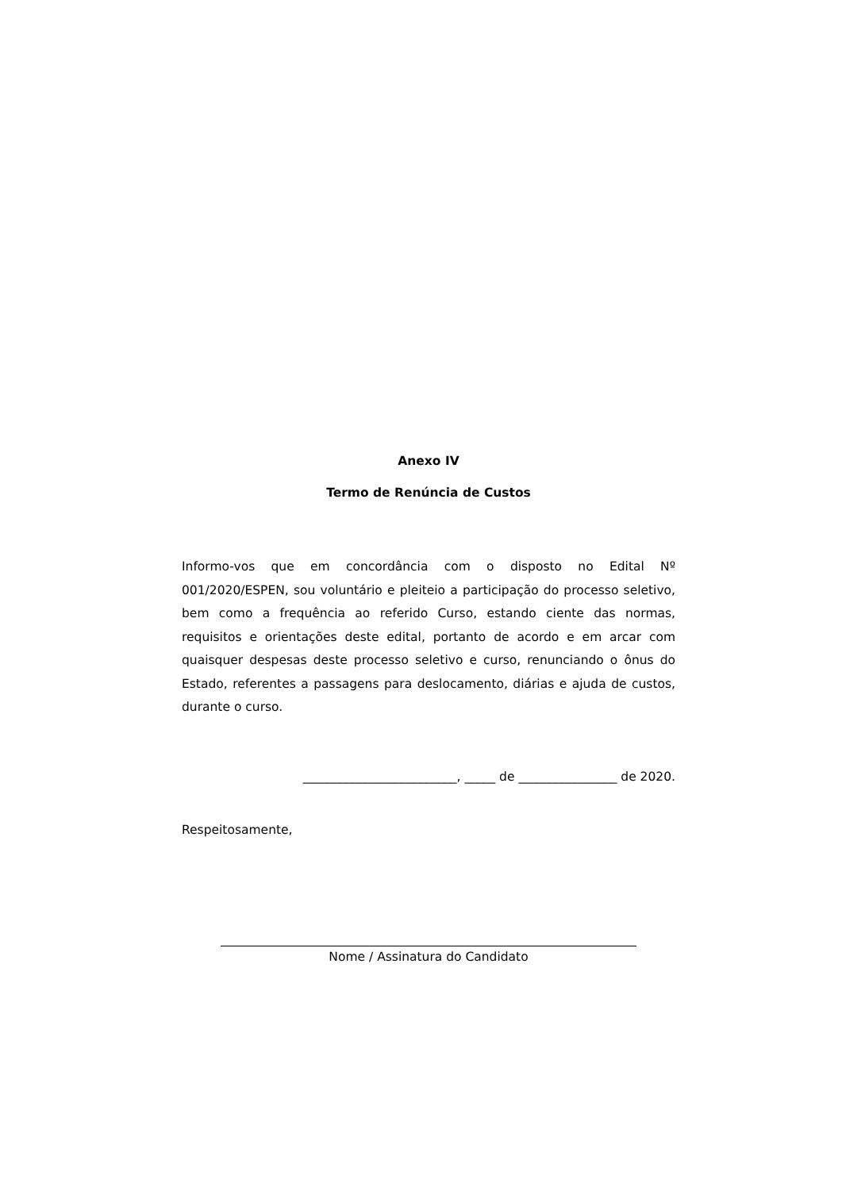Anexo IV
Termo de Renúncia de Custos
Informo-vos que em concordância com o disposto no Edital Nº 001/2020/ESPEN, sou voluntário e pleiteio a participação do processo seletivo, bem como a frequência ao referido Curso, estando ciente das normas, requisitos e orientações deste edital, portanto de acordo e em arcar com quaisquer despesas deste processo seletivo e curso, renunciando o ônus do Estado, referentes a passagens para deslocamento, diárias e ajuda de custos, durante o curso.
_________________________, _____ de ________________ de 2020.
Respeitosamente,
Nome / Assinatura do Candidato